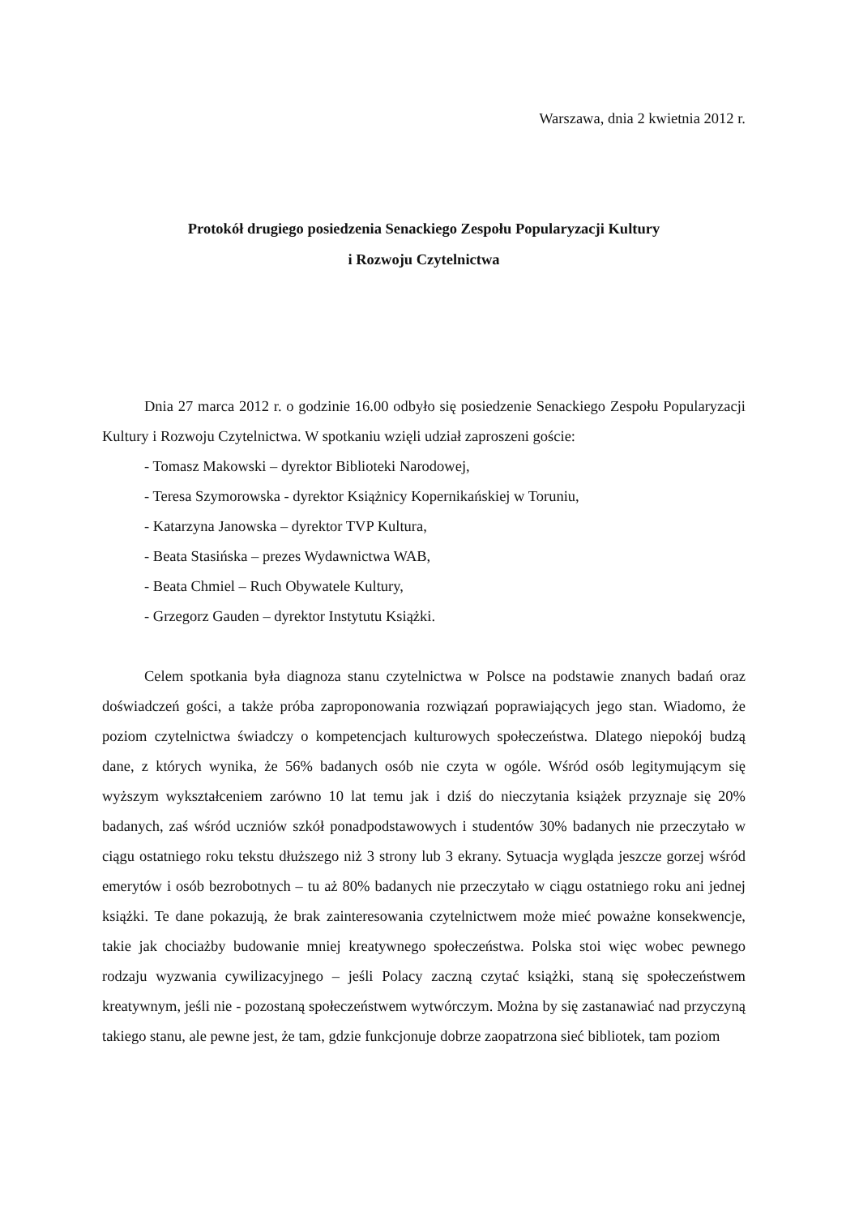Warszawa, dnia 2 kwietnia 2012 r.
Protokół drugiego posiedzenia Senackiego Zespołu Popularyzacji Kultury
i Rozwoju Czytelnictwa
Dnia 27 marca 2012 r. o godzinie 16.00 odbyło się posiedzenie Senackiego Zespołu Popularyzacji Kultury i Rozwoju Czytelnictwa. W spotkaniu wzięli udział zaproszeni goście:
- Tomasz Makowski – dyrektor Biblioteki Narodowej,
- Teresa Szymorowska - dyrektor Książnicy Kopernikańskiej w Toruniu,
- Katarzyna Janowska – dyrektor TVP Kultura,
- Beata Stasińska – prezes Wydawnictwa WAB,
- Beata Chmiel – Ruch Obywatele Kultury,
- Grzegorz Gauden – dyrektor Instytutu Książki.
Celem spotkania była diagnoza stanu czytelnictwa w Polsce na podstawie znanych badań oraz doświadczeń gości, a także próba zaproponowania rozwiązań poprawiających jego stan. Wiadomo, że poziom czytelnictwa świadczy o kompetencjach kulturowych społeczeństwa. Dlatego niepokój budzą dane, z których wynika, że 56% badanych osób nie czyta w ogóle. Wśród osób legitymującym się wyższym wykształceniem zarówno 10 lat temu jak i dziś do nieczytania książek przyznaje się 20% badanych, zaś wśród uczniów szkół ponadpodstawowych i studentów 30% badanych nie przeczytało w ciągu ostatniego roku tekstu dłuższego niż 3 strony lub 3 ekrany. Sytuacja wygląda jeszcze gorzej wśród emerytów i osób bezrobotnych – tu aż 80% badanych nie przeczytało w ciągu ostatniego roku ani jednej książki. Te dane pokazują, że brak zainteresowania czytelnictwem może mieć poważne konsekwencje, takie jak chociażby budowanie mniej kreatywnego społeczeństwa. Polska stoi więc wobec pewnego rodzaju wyzwania cywilizacyjnego – jeśli Polacy zaczną czytać książki, staną się społeczeństwem kreatywnym, jeśli nie - pozostaną społeczeństwem wytwórczym. Można by się zastanawiać nad przyczyną takiego stanu, ale pewne jest, że tam, gdzie funkcjonuje dobrze zaopatrzona sieć bibliotek, tam poziom